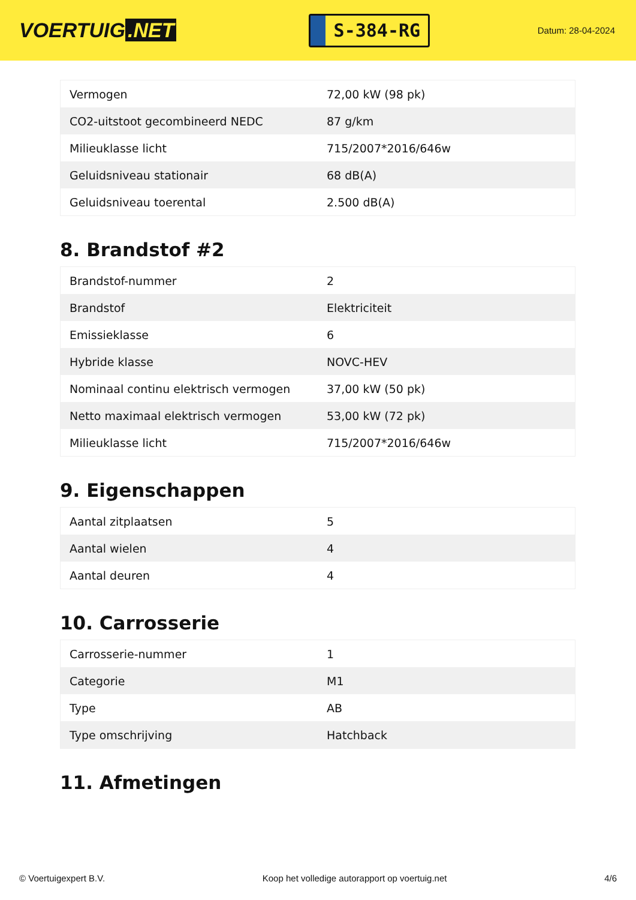VOERTUIG.NET
S-384-RG
Datum: 28-04-2024
| Vermogen | 72,00 kW (98 pk) |
| CO2-uitstoot gecombineerd NEDC | 87 g/km |
| Milieuklasse licht | 715/2007*2016/646w |
| Geluidsniveau stationair | 68 dB(A) |
| Geluidsniveau toerental | 2.500 dB(A) |
8. Brandstof #2
| Brandstof-nummer | 2 |
| Brandstof | Elektriciteit |
| Emissieklasse | 6 |
| Hybride klasse | NOVC-HEV |
| Nominaal continu elektrisch vermogen | 37,00 kW (50 pk) |
| Netto maximaal elektrisch vermogen | 53,00 kW (72 pk) |
| Milieuklasse licht | 715/2007*2016/646w |
9. Eigenschappen
| Aantal zitplaatsen | 5 |
| Aantal wielen | 4 |
| Aantal deuren | 4 |
10. Carrosserie
| Carrosserie-nummer | 1 |
| Categorie | M1 |
| Type | AB |
| Type omschrijving | Hatchback |
11. Afmetingen
© Voertuigexpert B.V. Koop het volledige autorapport op voertuig.net 4/6